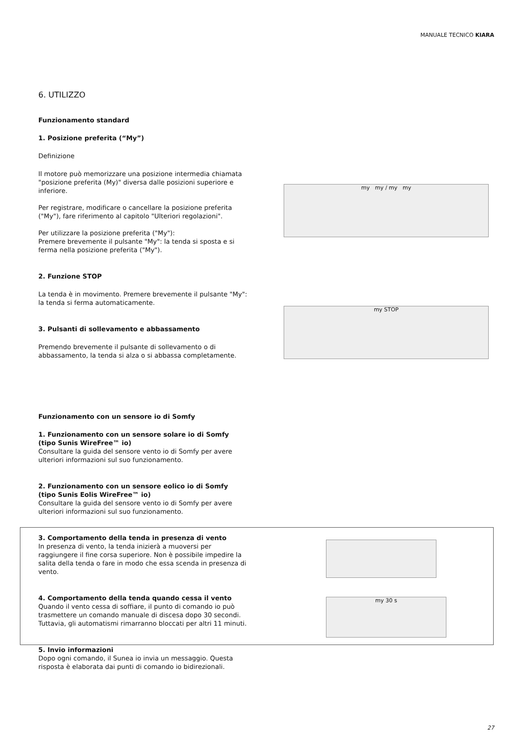MANUALE TECNICO KIARA
6. UTILIZZO
Funzionamento standard
1. Posizione preferita (“My”)
Definizione
Il motore può memorizzare una posizione intermedia chiamata "posizione preferita (My)" diversa dalle posizioni superiore e inferiore.
Per registrare, modificare o cancellare la posizione preferita ("My"), fare riferimento al capitolo "Ulteriori regolazioni".
Per utilizzare la posizione preferita ("My"):
Premere brevemente il pulsante "My": la tenda si sposta e si ferma nella posizione preferita ("My").
2. Funzione STOP
La tenda è in movimento. Premere brevemente il pulsante "My": la tenda si ferma automaticamente.
3. Pulsanti di sollevamento e abbassamento
Premendo brevemente il pulsante di sollevamento o di abbassamento, la tenda si alza o si abbassa completamente.
Funzionamento con un sensore io di Somfy
1. Funzionamento con un sensore solare io di Somfy (tipo Sunis WireFree™ io)
Consultare la guida del sensore vento io di Somfy per avere ulteriori informazioni sul suo funzionamento.
2. Funzionamento con un sensore eolico io di Somfy (tipo Sunis Eolis WireFree™ io)
Consultare la guida del sensore vento io di Somfy per avere ulteriori informazioni sul suo funzionamento.
3. Comportamento della tenda in presenza di vento
In presenza di vento, la tenda inizierà a muoversi per raggiungere il fine corsa superiore. Non è possibile impedire la salita della tenda o fare in modo che essa scenda in presenza di vento.
4. Comportamento della tenda quando cessa il vento
Quando il vento cessa di soffiare, il punto di comando io può trasmettere un comando manuale di discesa dopo 30 secondi. Tuttavia, gli automatismi rimarranno bloccati per altri 11 minuti.
5. Invio informazioni
Dopo ogni comando, il Sunea io invia un messaggio. Questa risposta è elaborata dai punti di comando io bidirezionali.
my my / my my
my STOP
my 30 s
27